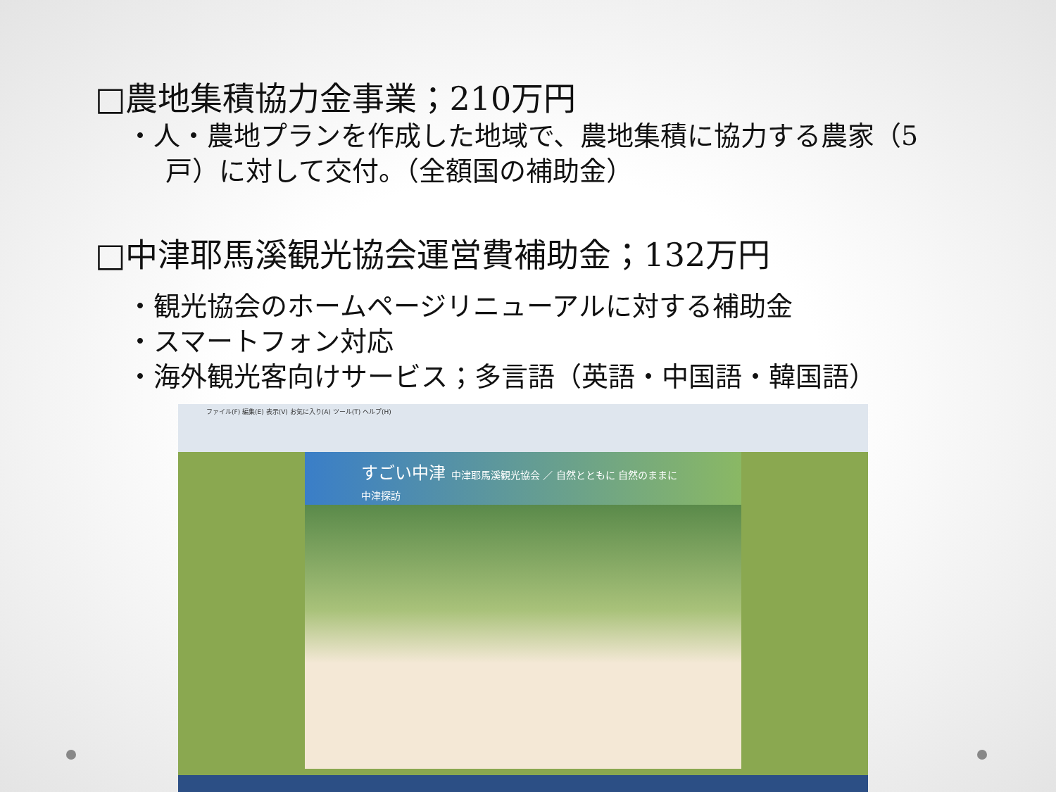□農地集積協力金事業；210万円
・人・農地プランを作成した地域で、農地集積に協力する農家（5
戸）に対して交付。（全額国の補助金）
□中津耶馬溪観光協会運営費補助金；132万円
・観光協会のホームページリニューアルに対する補助金
・スマートフォン対応
・海外観光客向けサービス；多言語（英語・中国語・韓国語）
ファイル(F) 編集(E) 表示(V) お気に入り(A) ツール(T) ヘルプ(H)
すごい中津 中津耶馬溪観光協会 ／ 自然とともに 自然のままに 中津探訪